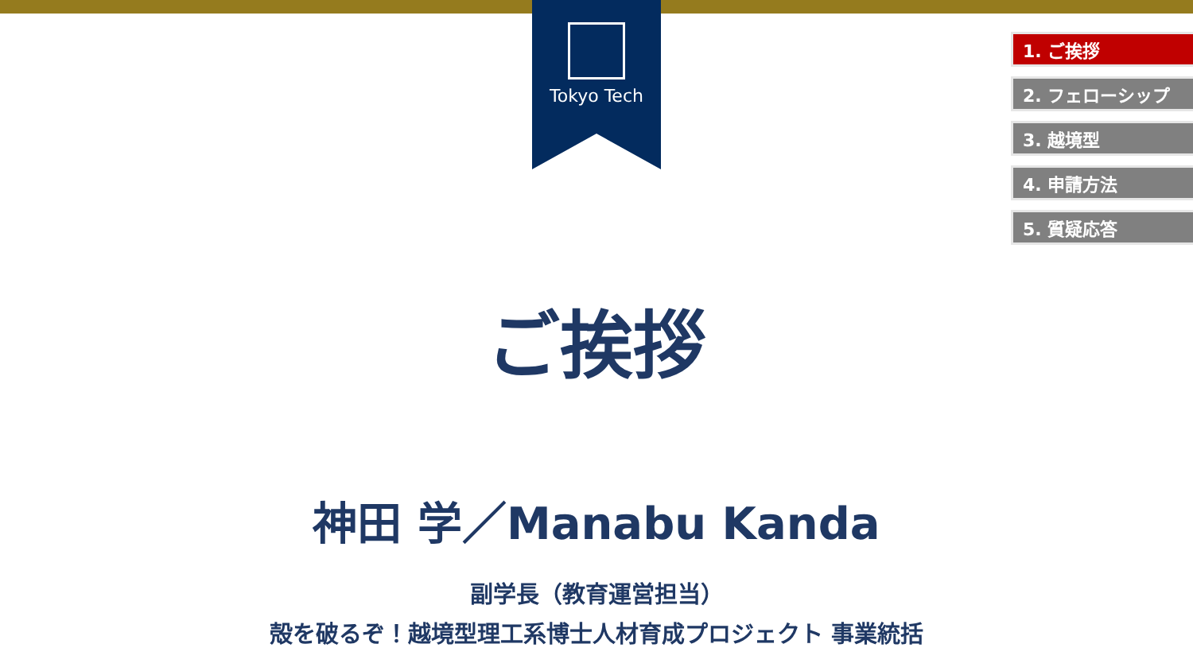Tokyo Tech
1. ご挨拶
2. フェローシップ
3. 越境型
4. 申請方法
5. 質疑応答
ご挨拶
神田 学／Manabu Kanda
副学長（教育運営担当）
殻を破るぞ！越境型理工系博士人材育成プロジェクト 事業統括